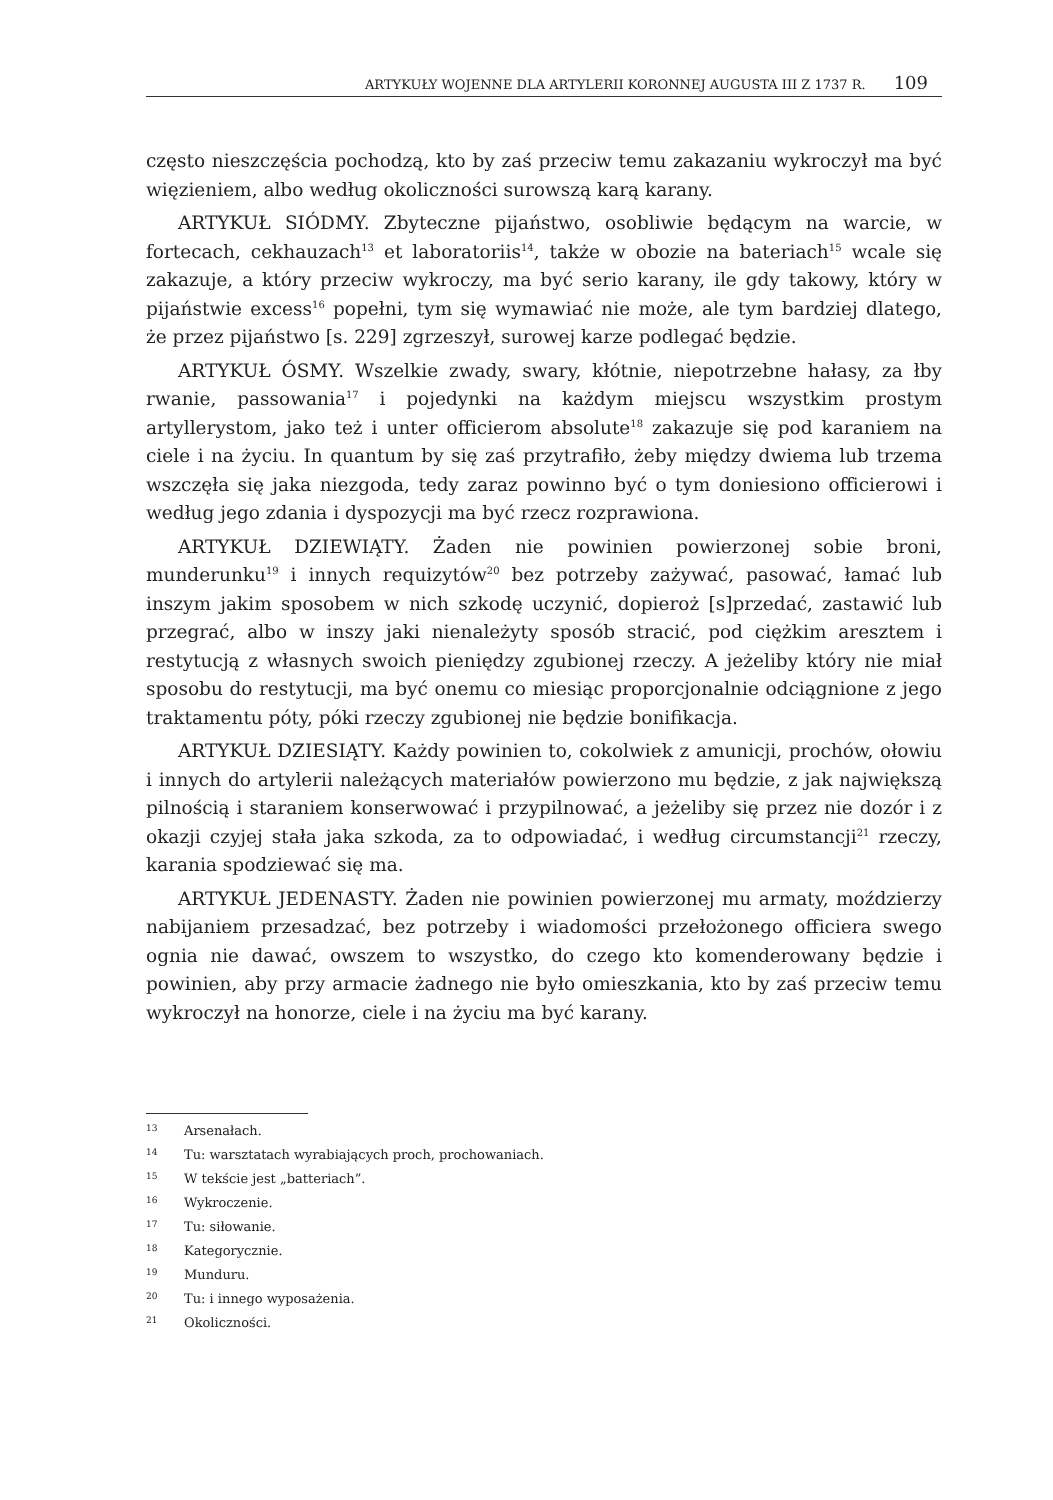ARTYKUŁY WOJENNE DLA ARTYLERII KORONNEJ AUGUSTA III Z 1737 R. 109
często nieszczęścia pochodzą, kto by zaś przeciw temu zakazaniu wykroczył ma być więzieniem, albo według okoliczności surowszą karą karany.
ARTYKUŁ SIÓDMY. Zbyteczne pijaństwo, osobliwie będącym na warcie, w fortecach, cekhauzach<sup>13</sup> et laboratoriis<sup>14</sup>, także w obozie na bateriach<sup>15</sup> wcale się zakazuje, a który przeciw wykroczy, ma być serio karany, ile gdy takowy, który w pijaństwie excess<sup>16</sup> popełni, tym się wymawiać nie może, ale tym bardziej dlatego, że przez pijaństwo [s. 229] zgrzeszył, surowej karze podlegać będzie.
ARTYKUŁ ÓSMY. Wszelkie zwady, swary, kłótnie, niepotrzebne hałasy, za łby rwanie, passowania<sup>17</sup> i pojedynki na każdym miejscu wszystkim prostym artyllerystom, jako też i unter officierom absolute<sup>18</sup> zakazuje się pod karaniem na ciele i na życiu. In quantum by się zaś przytrafiło, żeby między dwiema lub trzema wszczęła się jaka niezgoda, tedy zaraz powinno być o tym doniesiono officierowi i według jego zdania i dyspozycji ma być rzecz rozprawiona.
ARTYKUŁ DZIEWIĄTY. Żaden nie powinien powierzonej sobie broni, munderunku<sup>19</sup> i innych requizytów<sup>20</sup> bez potrzeby zażywać, pasować, łamać lub inszym jakim sposobem w nich szkodę uczynić, dopieroż [s]przedać, zastawić lub przegrać, albo w inszy jaki nienależyty sposób stracić, pod ciężkim aresztem i restytucją z własnych swoich pieniędzy zgubionej rzeczy. A jeżeliby który nie miał sposobu do restytucji, ma być onemu co miesiąc proporcjonalnie odciągnione z jego traktamentu póty, póki rzeczy zgubionej nie będzie bonifikacja.
ARTYKUŁ DZIESIĄTY. Każdy powinien to, cokolwiek z amunicji, prochów, ołowiu i innych do artylerii należących materiałów powierzono mu będzie, z jak największą pilnością i staraniem konserwować i przypilnować, a jeżeliby się przez nie dozór i z okazji czyjej stała jaka szkoda, za to odpowiadać, i według circumstancji<sup>21</sup> rzeczy, karania spodziewać się ma.
ARTYKUŁ JEDENASTY. Żaden nie powinien powierzonej mu armaty, moździerzy nabijaniem przesadzać, bez potrzeby i wiadomości przełożonego officiera swego ognia nie dawać, owszem to wszystko, do czego kto komenderowany będzie i powinien, aby przy armacie żadnego nie było omieszkania, kto by zaś przeciw temu wykroczył na honorze, ciele i na życiu ma być karany.
13 Arsenałach.
14 Tu: warsztatach wyrabiających proch, prochowaniach.
15 W tekście jest „batteriach”.
16 Wykroczenie.
17 Tu: siłowanie.
18 Kategorycznie.
19 Munduru.
20 Tu: i innego wyposażenia.
21 Okoliczności.